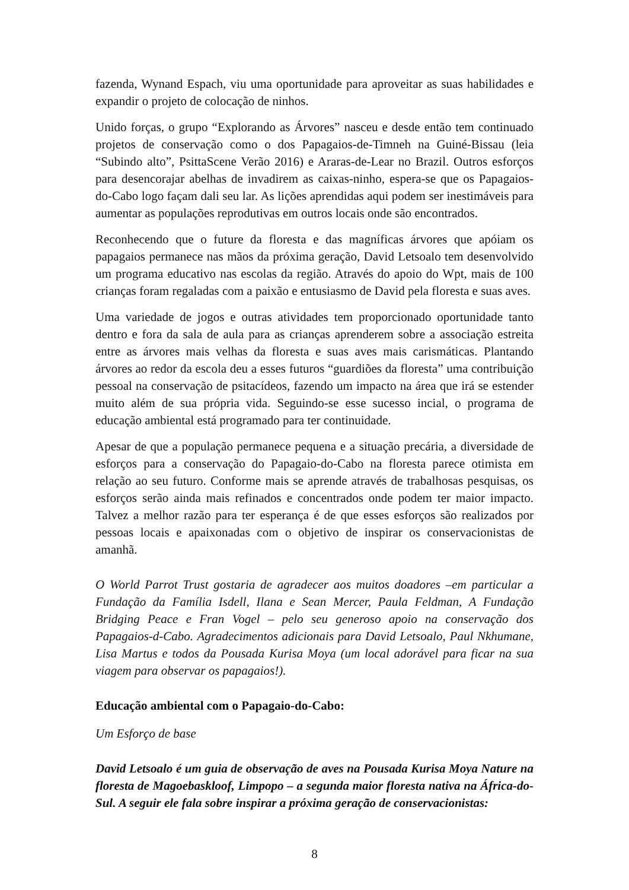fazenda, Wynand Espach, viu uma oportunidade para aproveitar as suas habilidades e expandir o projeto de colocação de ninhos.
Unido forças, o grupo “Explorando as Árvores” nasceu e desde então tem continuado projetos de conservação como o dos Papagaios-de-Timneh na Guiné-Bissau (leia “Subindo alto”, PsittaScene Verão 2016) e Araras-de-Lear no Brazil. Outros esforços para desencorajar abelhas de invadirem as caixas-ninho, espera-se que os Papagaios-do-Cabo logo façam dali seu lar. As lições aprendidas aqui podem ser inestimáveis para aumentar as populações reprodutivas em outros locais onde são encontrados.
Reconhecendo que o future da floresta e das magníficas árvores que apóiam os papagaios permanece nas mãos da próxima geração, David Letsoalo tem desenvolvido um programa educativo nas escolas da região. Através do apoio do Wpt, mais de 100 crianças foram regaladas com a paixão e entusiasmo de David pela floresta e suas aves.
Uma variedade de jogos e outras atividades tem proporcionado oportunidade tanto dentro e fora da sala de aula para as crianças aprenderem sobre a associação estreita entre as árvores mais velhas da floresta e suas aves mais carismáticas. Plantando árvores ao redor da escola deu a esses futuros “guardiões da floresta” uma contribuição pessoal na conservação de psitacídeos, fazendo um impacto na área que irá se estender muito além de sua própria vida. Seguindo-se esse sucesso incial, o programa de educação ambiental está programado para ter continuidade.
Apesar de que a população permanece pequena e a situação precária, a diversidade de esforços para a conservação do Papagaio-do-Cabo na floresta parece otimista em relação ao seu futuro. Conforme mais se aprende através de trabalhosas pesquisas, os esforços serão ainda mais refinados e concentrados onde podem ter maior impacto. Talvez a melhor razão para ter esperança é de que esses esforços são realizados por pessoas locais e apaixonadas com o objetivo de inspirar os conservacionistas de amanhã.
O World Parrot Trust gostaria de agradecer aos muitos doadores –em particular a Fundação da Família Isdell, Ilana e Sean Mercer, Paula Feldman, A Fundação Bridging Peace e Fran Vogel – pelo seu generoso apoio na conservação dos Papagaios-d-Cabo. Agradecimentos adicionais para David Letsoalo, Paul Nkhumane, Lisa Martus e todos da Pousada Kurisa Moya (um local adorável para ficar na sua viagem para observar os papagaios!).
Educação ambiental com o Papagaio-do-Cabo:
Um Esforço de base
David Letsoalo é um guia de observação de aves na Pousada Kurisa Moya Nature na floresta de Magoebaskloof, Limpopo – a segunda maior floresta nativa na África-do-Sul. A seguir ele fala sobre inspirar a próxima geração de conservacionistas:
8